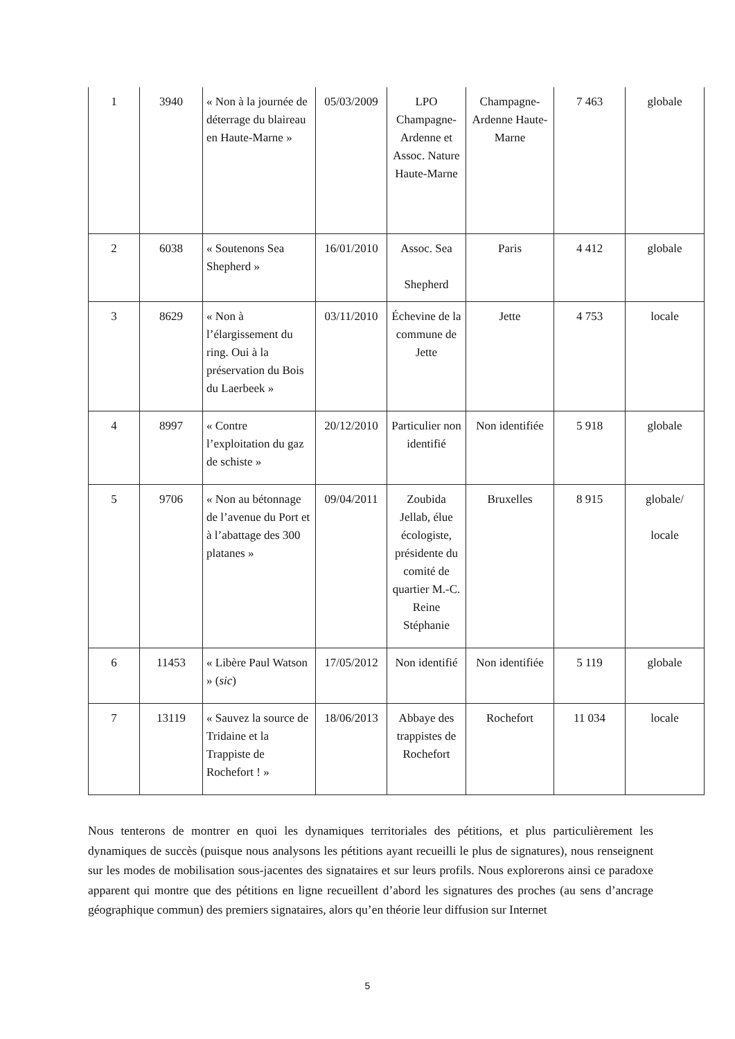| 1 | 3940 | « Non à la journée de déterrage du blaireau en Haute-Marne » | 05/03/2009 | LPO Champagne-Ardenne et Assoc. Nature Haute-Marne | Champagne-Ardenne Haute-Marne | 7 463 | globale |
| 2 | 6038 | « Soutenons Sea Shepherd » | 16/01/2010 | Assoc. Sea Shepherd | Paris | 4 412 | globale |
| 3 | 8629 | « Non à l’élargissement du ring. Oui à la préservation du Bois du Laerbeek » | 03/11/2010 | Échevine de la commune de Jette | Jette | 4 753 | locale |
| 4 | 8997 | « Contre l’exploitation du gaz de schiste » | 20/12/2010 | Particulier non identifié | Non identifiée | 5 918 | globale |
| 5 | 9706 | « Non au bétonnage de l’avenue du Port et à l’abattage des 300 platanes » | 09/04/2011 | Zoubida Jellab, élue écologiste, présidente du comité de quartier M.-C. Reine Stéphanie | Bruxelles | 8 915 | globale/ locale |
| 6 | 11453 | « Libère Paul Watson » ( sic ) | 17/05/2012 | Non identifié | Non identifiée | 5 119 | globale |
| 7 | 13119 | « Sauvez la source de Tridaine et la Trappiste de Rochefort ! » | 18/06/2013 | Abbaye des trappistes de Rochefort | Rochefort | 11 034 | locale |
Nous tenterons de montrer en quoi les dynamiques territoriales des pétitions, et plus particulièrement les dynamiques de succès (puisque nous analysons les pétitions ayant recueilli le plus de signatures), nous renseignent sur les modes de mobilisation sous-jacentes des signataires et sur leurs profils. Nous explorerons ainsi ce paradoxe apparent qui montre que des pétitions en ligne recueillent d’abord les signatures des proches (au sens d’ancrage géographique commun) des premiers signataires, alors qu’en théorie leur diffusion sur Internet
5